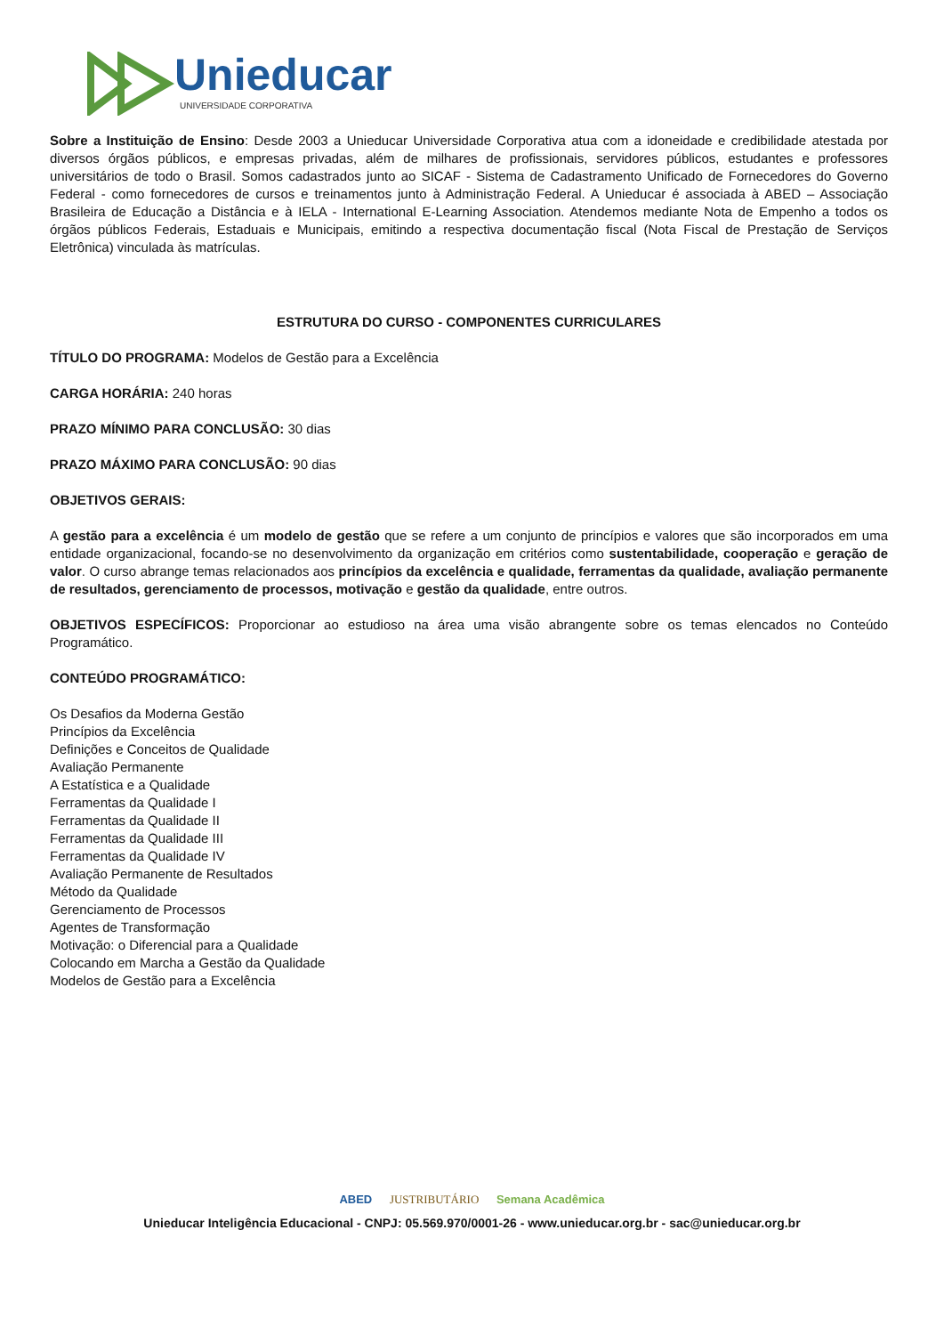Unieducar
UNIVERSIDADE CORPORATIVA
Sobre a Instituição de Ensino: Desde 2003 a Unieducar Universidade Corporativa atua com a idoneidade e credibilidade atestada por diversos órgãos públicos, e empresas privadas, além de milhares de profissionais, servidores públicos, estudantes e professores universitários de todo o Brasil. Somos cadastrados junto ao SICAF - Sistema de Cadastramento Unificado de Fornecedores do Governo Federal - como fornecedores de cursos e treinamentos junto à Administração Federal. A Unieducar é associada à ABED – Associação Brasileira de Educação a Distância e à IELA - International E-Learning Association. Atendemos mediante Nota de Empenho a todos os órgãos públicos Federais, Estaduais e Municipais, emitindo a respectiva documentação fiscal (Nota Fiscal de Prestação de Serviços Eletrônica) vinculada às matrículas.
ESTRUTURA DO CURSO - COMPONENTES CURRICULARES
TÍTULO DO PROGRAMA: Modelos de Gestão para a Excelência
CARGA HORÁRIA: 240 horas
PRAZO MÍNIMO PARA CONCLUSÃO: 30 dias
PRAZO MÁXIMO PARA CONCLUSÃO: 90 dias
OBJETIVOS GERAIS:
A gestão para a excelência é um modelo de gestão que se refere a um conjunto de princípios e valores que são incorporados em uma entidade organizacional, focando-se no desenvolvimento da organização em critérios como sustentabilidade, cooperação e geração de valor. O curso abrange temas relacionados aos princípios da excelência e qualidade, ferramentas da qualidade, avaliação permanente de resultados, gerenciamento de processos, motivação e gestão da qualidade, entre outros.
OBJETIVOS ESPECÍFICOS: Proporcionar ao estudioso na área uma visão abrangente sobre os temas elencados no Conteúdo Programático.
CONTEÚDO PROGRAMÁTICO:
Os Desafios da Moderna Gestão
Princípios da Excelência
Definições e Conceitos de Qualidade
Avaliação Permanente
A Estatística e a Qualidade
Ferramentas da Qualidade I
Ferramentas da Qualidade II
Ferramentas da Qualidade III
Ferramentas da Qualidade IV
Avaliação Permanente de Resultados
Método da Qualidade
Gerenciamento de Processos
Agentes de Transformação
Motivação: o Diferencial para a Qualidade
Colocando em Marcha a Gestão da Qualidade
Modelos de Gestão para a Excelência
ABED JUSTRIBUTÁRIO Semana Acadêmica
Unieducar Inteligência Educacional - CNPJ: 05.569.970/0001-26 - www.unieducar.org.br - sac@unieducar.org.br